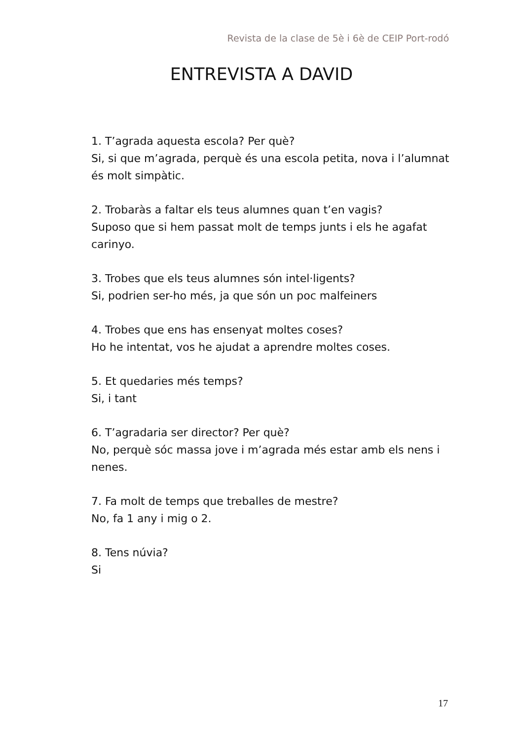Revista de la clase de 5è i 6è de CEIP Port-rodó
ENTREVISTA A DAVID
1. T’agrada aquesta escola? Per què?
Si, si que m’agrada, perquè és una escola petita, nova i l’alumnat és molt simpàtic.
2. Trobaràs a faltar els teus alumnes quan t’en vagis?
Suposo que si hem passat molt de temps junts i els he agafat carinyo.
3. Trobes que els teus alumnes són intel·ligents?
Si, podrien ser-ho més, ja que són un poc malfeiners
4. Trobes que ens has ensenyat moltes coses?
Ho he intentat, vos he ajudat a aprendre moltes coses.
5. Et quedaries més temps?
Si, i tant
6. T’agradaria ser director? Per què?
No, perquè sóc massa jove i m’agrada més estar amb els nens i nenes.
7. Fa molt de temps que treballes de mestre?
No, fa 1 any i mig o 2.
8. Tens núvia?
Si
17